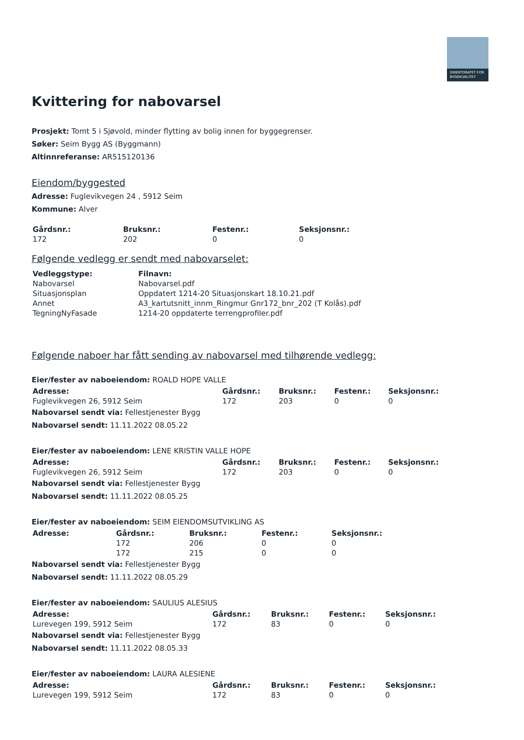DIREKTORATET FOR BYGGKVALITET
Kvittering for nabovarsel
Prosjekt: Tomt 5 i Sjøvold, minder flytting av bolig innen for byggegrenser.
Søker: Seim Bygg AS (Byggmann)
Altinnreferanse: AR515120136
Eiendom/byggested
Adresse: Fuglevikvegen 24 , 5912 Seim
Kommune: Alver
| Gårdsnr.: | Bruksnr.: | Festenr.: | Seksjonsnr.: |
| --- | --- | --- | --- |
| 172 | 202 | 0 | 0 |
Følgende vedlegg er sendt med nabovarselet:
| Vedleggstype: | Filnavn: |
| --- | --- |
| Nabovarsel | Nabovarsel.pdf |
| Situasjonsplan | Oppdatert 1214-20 Situasjonskart 18.10.21.pdf |
| Annet | A3_kartutsnitt_innm_Ringmur Gnr172_bnr_202 (T Kolås).pdf |
| TegningNyFasade | 1214-20 oppdaterte terrengprofiler.pdf |
Følgende naboer har fått sending av nabovarsel med tilhørende vedlegg:
Eier/fester av naboeiendom: ROALD HOPE VALLE
| Adresse: | Gårdsnr.: | Bruksnr.: | Festenr.: | Seksjonsnr.: |
| --- | --- | --- | --- | --- |
| Fuglevikvegen 26, 5912 Seim | 172 | 203 | 0 | 0 |
Nabovarsel sendt via: Fellestjenester Bygg
Nabovarsel sendt: 11.11.2022 08.05.22
Eier/fester av naboeiendom: LENE KRISTIN VALLE HOPE
| Adresse: | Gårdsnr.: | Bruksnr.: | Festenr.: | Seksjonsnr.: |
| --- | --- | --- | --- | --- |
| Fuglevikvegen 26, 5912 Seim | 172 | 203 | 0 | 0 |
Nabovarsel sendt via: Fellestjenester Bygg
Nabovarsel sendt: 11.11.2022 08.05.25
Eier/fester av naboeiendom: SEIM EIENDOMSUTVIKLING AS
| Adresse: | Gårdsnr.: | Bruksnr.: | Festenr.: | Seksjonsnr.: |
| --- | --- | --- | --- | --- |
| | 172 | 206 | 0 | 0 |
| | 172 | 215 | 0 | 0 |
Nabovarsel sendt via: Fellestjenester Bygg
Nabovarsel sendt: 11.11.2022 08.05.29
Eier/fester av naboeiendom: SAULIUS ALESIUS
| Adresse: | Gårdsnr.: | Bruksnr.: | Festenr.: | Seksjonsnr.: |
| --- | --- | --- | --- | --- |
| Lurevegen 199, 5912 Seim | 172 | 83 | 0 | 0 |
Nabovarsel sendt via: Fellestjenester Bygg
Nabovarsel sendt: 11.11.2022 08.05.33
Eier/fester av naboeiendom: LAURA ALESIENE
| Adresse: | Gårdsnr.: | Bruksnr.: | Festenr.: | Seksjonsnr.: |
| --- | --- | --- | --- | --- |
| Lurevegen 199, 5912 Seim | 172 | 83 | 0 | 0 |